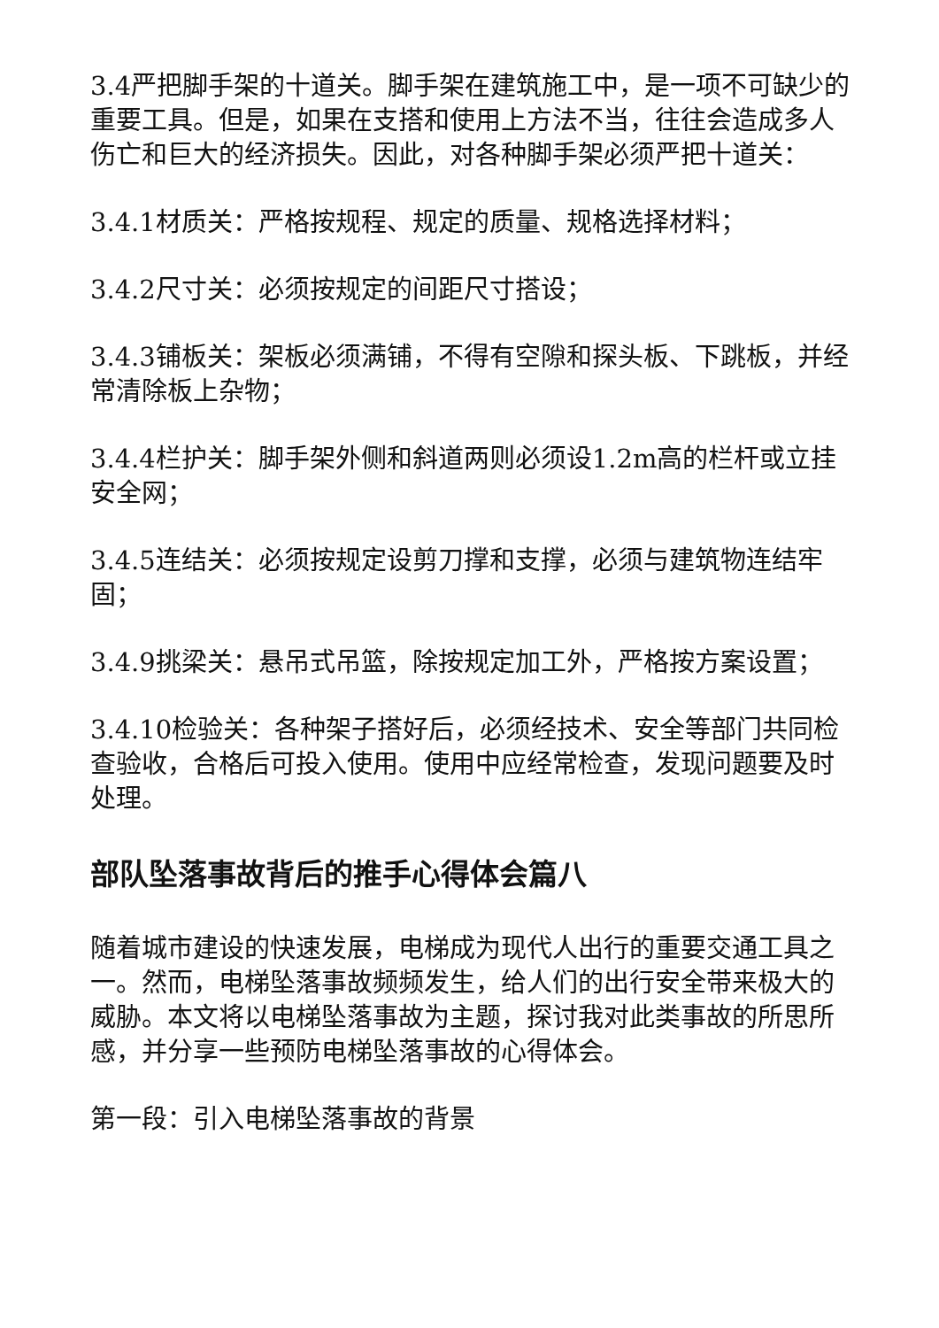3.4严把脚手架的十道关。脚手架在建筑施工中，是一项不可缺少的重要工具。但是，如果在支搭和使用上方法不当，往往会造成多人伤亡和巨大的经济损失。因此，对各种脚手架必须严把十道关：
3.4.1材质关：严格按规程、规定的质量、规格选择材料；
3.4.2尺寸关：必须按规定的间距尺寸搭设；
3.4.3铺板关：架板必须满铺，不得有空隙和探头板、下跳板，并经常清除板上杂物；
3.4.4栏护关：脚手架外侧和斜道两则必须设1.2m高的栏杆或立挂安全网；
3.4.5连结关：必须按规定设剪刀撑和支撑，必须与建筑物连结牢固；
3.4.9挑梁关：悬吊式吊篮，除按规定加工外，严格按方案设置；
3.4.10检验关：各种架子搭好后，必须经技术、安全等部门共同检查验收，合格后可投入使用。使用中应经常检查，发现问题要及时处理。
部队坠落事故背后的推手心得体会篇八
随着城市建设的快速发展，电梯成为现代人出行的重要交通工具之一。然而，电梯坠落事故频频发生，给人们的出行安全带来极大的威胁。本文将以电梯坠落事故为主题，探讨我对此类事故的所思所感，并分享一些预防电梯坠落事故的心得体会。
第一段：引入电梯坠落事故的背景